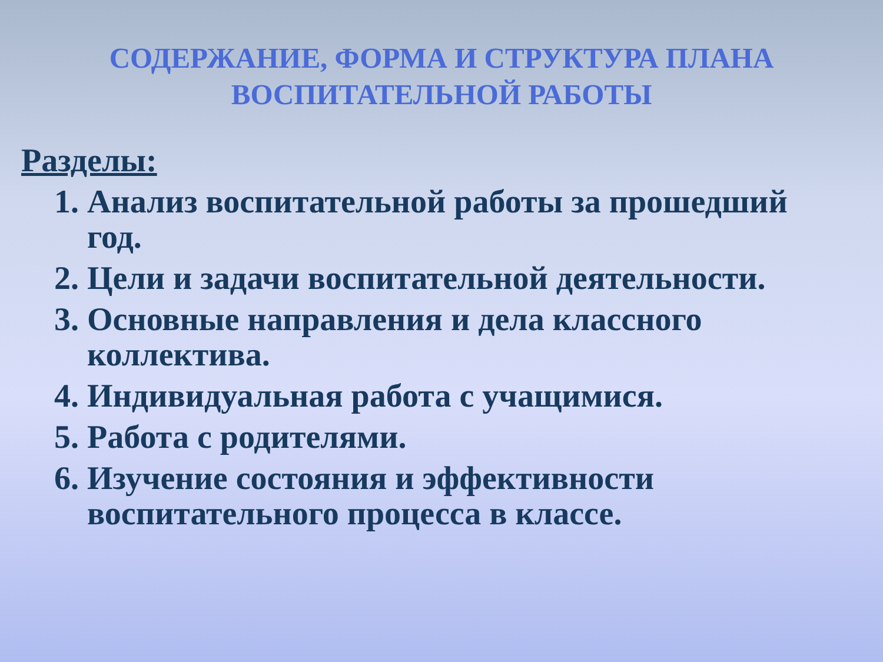СОДЕРЖАНИЕ, ФОРМА И СТРУКТУРА ПЛАНА ВОСПИТАТЕЛЬНОЙ РАБОТЫ
Разделы:
1. Анализ воспитательной работы за прошедший год.
2. Цели и задачи воспитательной деятельности.
3. Основные направления и дела классного коллектива.
4. Индивидуальная работа с учащимися.
5. Работа с родителями.
6. Изучение состояния и эффективности воспитательного процесса в классе.